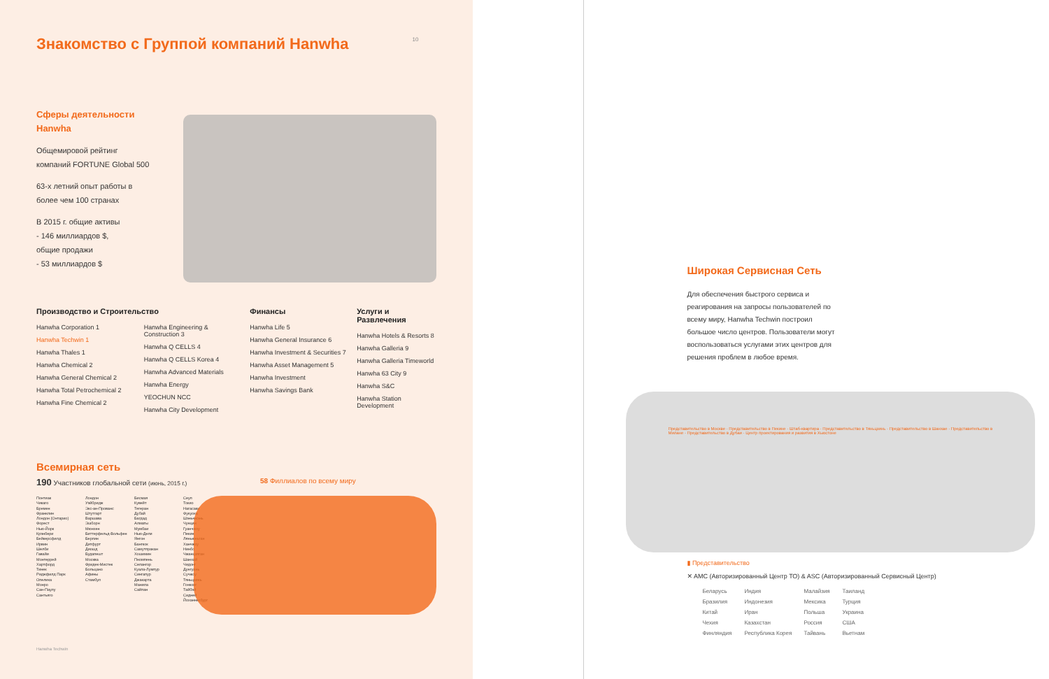Знакомство с Группой компаний Hanwha
10
Сферы деятельности Hanwha
Общемировой рейтинг
компаний FORTUNE Global 500
63-х летний опыт работы в
более чем 100 странах
В 2015 г. общие активы
- 146 миллиардов $,
общие продажи
- 53 миллиардов $
Производство и Строительство
Hanwha Corporation 1
Hanwha Techwin 1
Hanwha Thales 1
Hanwha Chemical 2
Hanwha General Chemical 2
Hanwha Total Petrochemical 2
Hanwha Fine Chemical 2
Hanwha Engineering & Construction 3
Hanwha Q CELLS 4
Hanwha Q CELLS Korea 4
Hanwha Advanced Materials
Hanwha Energy
YEOCHUN NCC
Hanwha City Development
Финансы
Hanwha Life 5
Hanwha General Insurance 6
Hanwha Investment & Securities 7
Hanwha Asset Management 5
Hanwha Investment
Hanwha Savings Bank
Услуги и Развлечения
Hanwha Hotels & Resorts 8
Hanwha Galleria 9
Hanwha Galleria Timeworld
Hanwha 63 City 9
Hanwha S&C
Hanwha Station Development
Всемирная сеть
190 Участников глобальной сети (июнь, 2015 г.)
58 Филлиалов по всему миру
Понтиак
Чикаго
Бремен
Франклин
Лондон (Онтарио)
Форест
Нью-Йорк
Крэнбери
Бейкерсфилд
Ирвин
Шелби
Гавайи
Монтеррей
Хартфорд
Тинек
Риджфилд Парк
Опелика
Монро
Сан-Паулу
Сантьяго
Лондон
Уэйбридж
Экс-ан-Прованс
Штутгарт
Варшава
Эшборн
Мюнхен
Биттерфельд-Вольфен
Берлин
Дитфурт
Диошд
Будапешт
Москва
Фридек-Мистек
Больцано
Афины
Стамбул
Бисмая
Кувейт
Тегеран
Дубай
Багдад
Алматы
Мумбаи
Нью-Дели
Янгон
Бангкок
Самутпракан
Хошимин
Пномпень
Селангор
Куала-Лумпур
Сингапур
Джакарта
Манила
Сайпан
Сеул
Токио
Нагасаки
Фукуока
Шэньчжэнь
Чунцин
Гуанчжоу
Пекин
Ляньюньган
Ханчжоу
Нинбо
Чжанцзяган
Шанхай
Чидонг
Дунгуань
Сучжоу
Тяньцзинь
Гонконг
Тайбэй
Сидней
Йоханнесбург
Hanwha Techwin
Широкая Сервисная Сеть
Для обеспечения быстрого сервиса и реагирования на запросы пользователей по всему миру, Hanwha Techwin построил большое число центров. Пользователи могут воспользоваться услугами этих центров для решения проблем в любое время.
Представительство в Москве · Представительство в Пекине · Штаб-квартира · Представительство в Тяньцзинь · Представительство в Шанхае · Представительство в Милане · Представительство в Дубаи · Центр проектирования и развития в Хьюстоне
▮ Представительство
✕ AMC (Авторизированный Центр ТО) & ASC (Авторизированный Сервисный Центр)
Беларусь
Бразилия
Китай
Чехия
Финляндия
Индия
Индонезия
Иран
Казахстан
Республика Корея
Малайзия
Мексика
Польша
Россия
Тайвань
Таиланд
Турция
Украина
США
Вьетнам